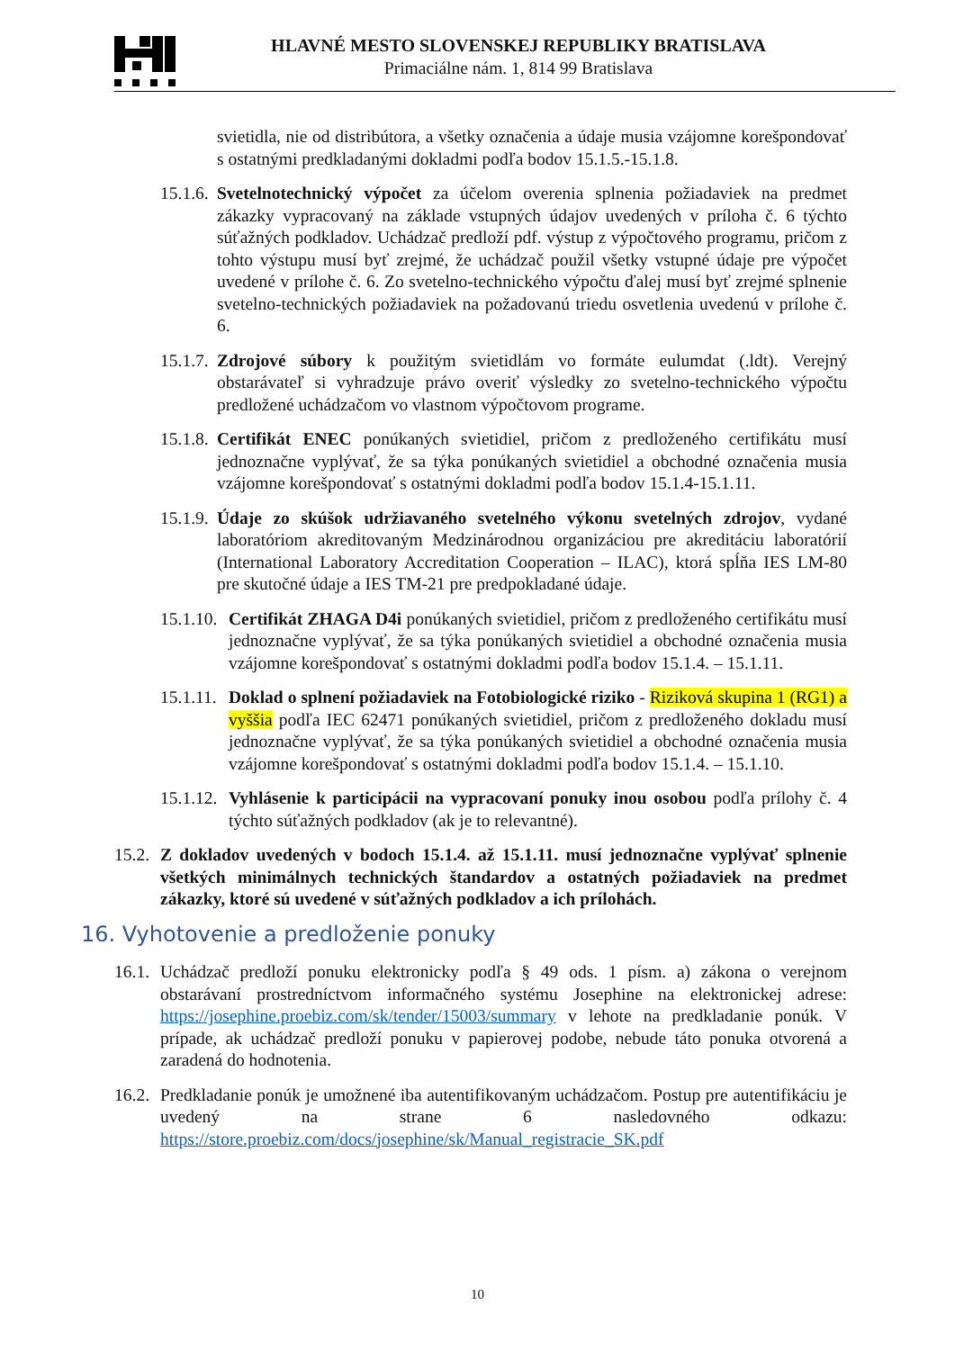HLAVNÉ MESTO SLOVENSKEJ REPUBLIKY BRATISLAVA
Primaciálne nám. 1, 814 99 Bratislava
svietidla, nie od distribútora, a všetky označenia a údaje musia vzájomne korešpondovať s ostatnými predkladanými dokladmi podľa bodov 15.1.5.-15.1.8.
15.1.6.
Svetelnotechnický výpočet za účelom overenia splnenia požiadaviek na predmet zákazky vypracovaný na základe vstupných údajov uvedených v príloha č. 6 týchto súťažných podkladov. Uchádzač predloží pdf. výstup z výpočtového programu, pričom z tohto výstupu musí byť zrejmé, že uchádzač použil všetky vstupné údaje pre výpočet uvedené v prílohe č. 6. Zo svetelno-technického výpočtu ďalej musí byť zrejmé splnenie svetelno-technických požiadaviek na požadovanú triedu osvetlenia uvedenú v prílohe č. 6.
15.1.7.
Zdrojové súbory k použitým svietidlám vo formáte eulumdat (.ldt). Verejný obstarávateľ si vyhradzuje právo overiť výsledky zo svetelno-technického výpočtu predložené uchádzačom vo vlastnom výpočtovom programe.
15.1.8.
Certifikát ENEC ponúkaných svietidiel, pričom z predloženého certifikátu musí jednoznačne vyplývať, že sa týka ponúkaných svietidiel a obchodné označenia musia vzájomne korešpondovať s ostatnými dokladmi podľa bodov 15.1.4-15.1.11.
15.1.9.
Údaje zo skúšok udržiavaného svetelného výkonu svetelných zdrojov, vydané laboratóriom akreditovaným Medzinárodnou organizáciou pre akreditáciu laboratórií (International Laboratory Accreditation Cooperation – ILAC), ktorá spĺňa IES LM-80 pre skutočné údaje a IES TM-21 pre predpokladané údaje.
15.1.10.
Certifikát ZHAGA D4i ponúkaných svietidiel, pričom z predloženého certifikátu musí jednoznačne vyplývať, že sa týka ponúkaných svietidiel a obchodné označenia musia vzájomne korešpondovať s ostatnými dokladmi podľa bodov 15.1.4. – 15.1.11.
15.1.11.
Doklad o splnení požiadaviek na Fotobiologické riziko - Riziková skupina 1 (RG1) a vyššia podľa IEC 62471 ponúkaných svietidiel, pričom z predloženého dokladu musí jednoznačne vyplývať, že sa týka ponúkaných svietidiel a obchodné označenia musia vzájomne korešpondovať s ostatnými dokladmi podľa bodov 15.1.4. – 15.1.10.
15.1.12.
Vyhlásenie k participácii na vypracovaní ponuky inou osobou podľa prílohy č. 4 týchto súťažných podkladov (ak je to relevantné).
15.2.
Z dokladov uvedených v bodoch 15.1.4. až 15.1.11. musí jednoznačne vyplývať splnenie všetkých minimálnych technických štandardov a ostatných požiadaviek na predmet zákazky, ktoré sú uvedené v súťažných podkladov a ich prílohách.
16. Vyhotovenie a predloženie ponuky
16.1.
Uchádzač predloží ponuku elektronicky podľa § 49 ods. 1 písm. a) zákona o verejnom obstarávaní prostredníctvom informačného systému Josephine na elektronickej adrese: https://josephine.proebiz.com/sk/tender/15003/summary v lehote na predkladanie ponúk. V prípade, ak uchádzač predloží ponuku v papierovej podobe, nebude táto ponuka otvorená a zaradená do hodnotenia.
16.2.
Predkladanie ponúk je umožnené iba autentifikovaným uchádzačom. Postup pre autentifikáciu je uvedený na strane 6 nasledovného odkazu: https://store.proebiz.com/docs/josephine/sk/Manual_registracie_SK.pdf
10